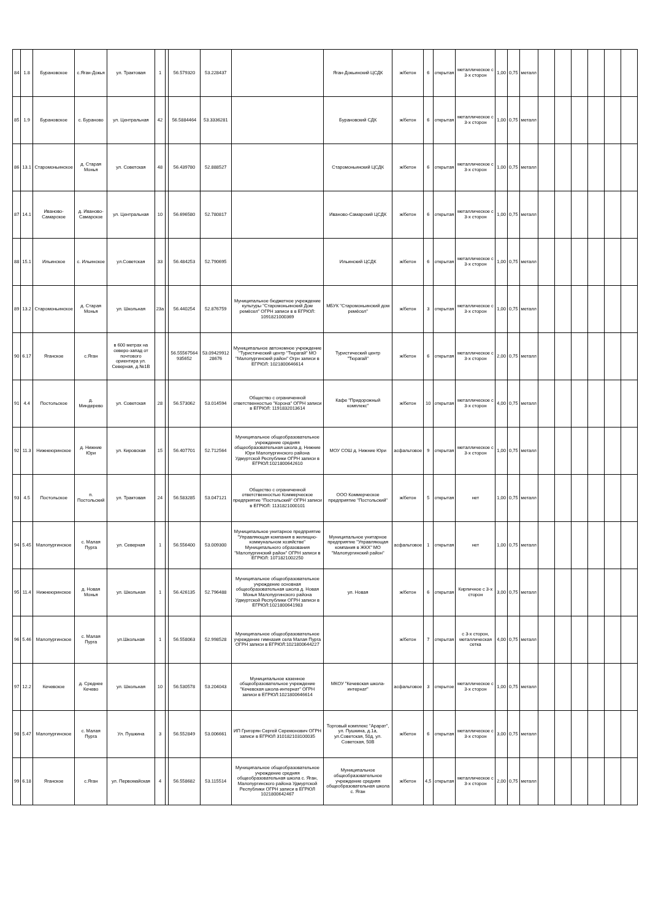| 84 | 1.8 | Бурановское | с.Яган-Докья | ул. Трактовая | 1 | | 56.579320 | 53.228437 | | Яган-Докьинский ЦСДК | ж/бетон | 6 | открытая | металлическое с 3-х сторон | 1,00 | 0,75 | металл | | | | | | |
| 85 | 1.9 | Бурановское | с. Бураново | ул. Центральная | 42 | | 56.5884464 | 53.3336281 | | Бурановский СДК | ж/бетон | 6 | открытая | металлическое с 3-х сторон | 1,00 | 0,75 | металл | | | | | | |
| 86 | 13.1 | Старомоньинское | д. Старая Монья | ул. Советская | 48 | | 56.439780 | 52.888527 | | Старомоньинский ЦСДК | ж/бетон | 6 | открытая | металлическое с 3-х сторон | 1,00 | 0,75 | металл | | | | | | |
| 87 | 14.1 | Иваново-Самарское | д. Иваново-Самарское | ул. Центральная | 10 | | 56.696580 | 52.780817 | | Иваново-Самарский ЦСДК | ж/бетон | 6 | открытая | металлическое с 3-х сторон | 1,00 | 0,75 | металл | | | | | | |
| 88 | 15.1 | Ильинское | с. Ильинское | ул.Советская | 33 | | 56.484253 | 52.790695 | | Ильинский ЦСДК | ж/бетон | 6 | открытая | металлическое с 3-х сторон | 1,00 | 0,75 | металл | | | | | | |
| 89 | 13.2 | Старомоньинское | д. Старая Монья | ул. Школьная | 23а | | 56.440254 | 52.876759 | Муниципальное бюджетное учреждение культуры "Старомоньинский Дом ремёсел" ОГРН записи в в ЕГРЮЛ: 1091821000369 | МБУК "Старомоньинский дом ремёсел" | ж/бетон | 3 | открытая | металлическое с 3-х сторон | 1,00 | 0,75 | металл | | | | | | |
| 90 | 6.17 | Яганское | с.Яган | в 600 метрах на северо-запад от почтового ориентира ул. Северная, д.№1В | | | 56.55567564 935652 | 53.09429912 28676 | Муниципальное автономное учреждение "Туристический центр "Тюрагай" МО "Малопургинский район" Огрн записи в ЕГРЮЛ: 1021800646614 | Туристический центр "Тюрагай" | ж/бетон | 6 | открытая | металлическое с 3-х сторон | 2,00 | 0,75 | металл | | | | | | |
| 91 | 4.4 | Постольское | д. Миндерево | ул. Советская | 28 | | 56.573062 | 53.014594 | Общество с ограниченной ответственностью "Корона" ОГРН записи в ЕГРЮЛ: 1191832013614 | Кафе "Придорожный комплекс" | ж/бетон | 10 | открытая | металлическое с 3-х сторон | 4,00 | 0,75 | металл | | | | | | |
| 92 | 11.3 | Нижнеюринское | д. Нижние Юри | ул. Кировская | 15 | | 56.407701 | 52.712564 | Муниципальное общеобразовательное учреждение средняя общеобразовательная школа д. Нижние Юри Малопургинского района Удмуртской Республики ОГРН записи в ЕГРЮЛ:1021800642610 | МОУ СОШ д. Нижние Юри | асфальтовое | 9 | открытая | металлическое с 3-х сторон | 1,00 | 0,75 | металл | | | | | | |
| 93 | 4.5 | Постольское | п. Постольский | ул. Трактовая | 24 | | 56.583285 | 53.047121 | Общество с ограниченной ответственностью Коммерческое предприятие "Постольский" ОГРН записи в ЕГРЮЛ: 1131821000101 | ООО Коммерческое предприятие "Постольский" | ж/бетон | 5 | открытая | нет | 1,00 | 0,75 | металл | | | | | | |
| 94 | 5.45 | Малопургинское | с. Малая Пурга | ул. Северная | 1 | | 56.556400 | 53.009300 | Муниципальное унитарное предприятие "Управляющая компания в жилищно-коммунальном хозяйстве" Муниципального образования "Малопургинский район" ОГРН записи в ЕГРЮЛ: 1071821002250 | Муниципальное унитарное предприятие "Управляющая компания в ЖКХ" МО "Малопургинский район" | асфальтовое | 1 | открытая | нет | 1,00 | 0,75 | металл | | | | | | |
| 95 | 11.4 | Нижнеюринское | д. Новая Монья | ул. Школьная | 1 | | 56.426135 | 52.796488 | Муниципальное общеобразовательное учреждение основная общеобразовательная школа д. Новая Монья Малопургинского района Удмуртской Республики ОГРН записи в ЕГРЮЛ:1021800641983 | ул. Новая | ж/бетон | 6 | открытая | Кирпичное с 3-х сторон | 3,00 | 0,75 | металл | | | | | | |
| 96 | 5.46 | Малопургинское | с. Малая Пурга | ул.Школьная | 1 | | 56.558063 | 52.998528 | Муниципальное общеобразовательное учреждение гимназия села Малая Пурга ОГРН записи в ЕГРЮЛ:1021800644227 | | ж/бетон | 7 | открытая | с 3-х сторон, металлическая сетка | 4,00 | 0,75 | металл | | | | | | |
| 97 | 12.2 | Кечевское | д. Среднее Кечево | ул. Школьная | 10 | | 56.530578 | 53.204043 | Муниципальное казенное общеобразовательное учреждение "Кечевская школа-интернат" ОГРН записи в ЕГРЮЛ:1021800646614 | МКОУ "Кечевская школа-интернат" | асфальтовое | 3 | открытое | металлическое с 3-х сторон | 1,00 | 0,75 | металл | | | | | | |
| 98 | 5.47 | Малопургинское | с. Малая Пурга | Ул. Пушкина | 3 | | 56.552849 | 53.006661 | ИП Григорян Сергей Серемонович ОГРН записи в ЕГРЮЛ 310182103100035 | Торговый комплекс "Арарат", ул. Пушкина, д.1а, ул.Советская, 50д, ул. Советская, 50В | ж/бетон | 6 | открытая | металлическое с 3-х сторон | 3,00 | 0,75 | металл | | | | | | |
| 99 | 6.18 | Яганское | с.Яган | ул. Первомайская | 4 | | 56.558682 | 53.115514 | Муниципальное общеобразовательное учреждение средняя общеобразовательная школа с. Яган, Малопургинского района Удмуртской Республики ОГРН записи в ЕГРЮЛ 1021800642467 | Муниципальное общеобразовательное учреждение средняя общеобразовательная школа с. Яган | ж/бетон | 4,5 | открытая | металлическое с 3-х сторон | 2,00 | 0,75 | металл | | | | | | |